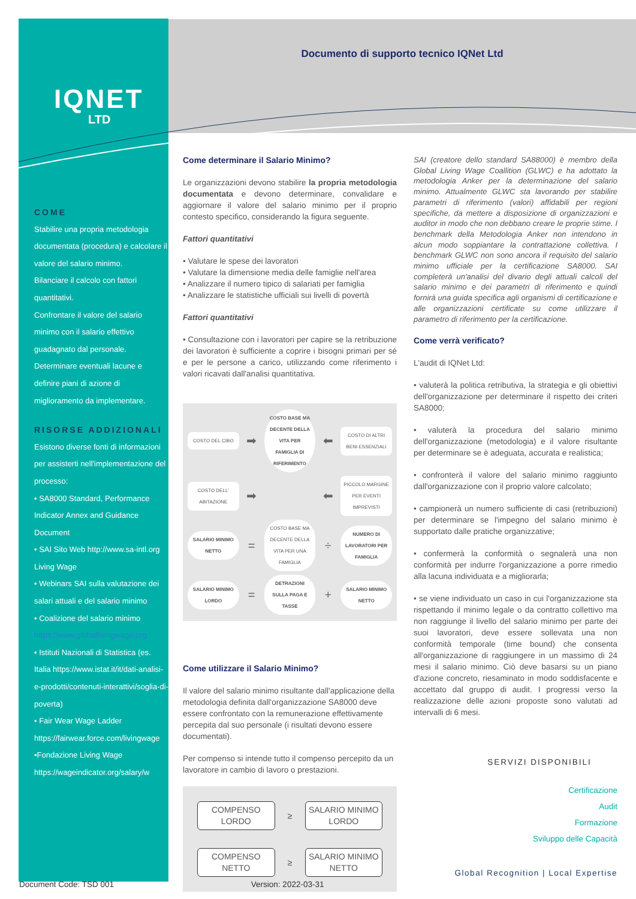IQNET
LTD
Documento di supporto tecnico IQNet Ltd
COME
Stabilire una propria metodologia documentata (procedura) e calcolare il valore del salario minimo.
Bilanciare il calcolo con fattori quantitativi.
Confrontare il valore del salario minimo con il salario effettivo guadagnato dal personale.
Determinare eventuali lacune e definire piani di azione di miglioramento da implementare.
RISORSE ADDIZIONALI
Esistono diverse fonti di informazioni per assisterti nell'implementazione del processo:
• SA8000 Standard, Performance Indicator Annex and Guidance Document
• SAI Sito Web http://www.sa-intl.org Living Wage
• Webinars SAI sulla valutazione dei salari attuali e del salario minimo
• Coalizione del salario minimo https://www.globallivingwage.org
• Istituti Nazionali di Statistica (es. Italia https://www.istat.it/it/dati-analisi-e-prodotti/contenuti-interattivi/soglia-di-poverta)
• Fair Wear Wage Ladder https://fairwear.force.com/livingwage
•Fondazione Living Wage https://wageindicator.org/salary/w
Come determinare il Salario Minimo?
Le organizzazioni devono stabilire la propria metodologia documentata e devono determinare, convalidare e aggiornare il valore del salario minimo per il proprio contesto specifico, considerando la figura seguente.
Fattori quantitativi
• Valutare le spese dei lavoratori
• Valutare la dimensione media delle famiglie nell'area
• Analizzare il numero tipico di salariati per famiglia
• Analizzare le statistiche ufficiali sui livelli di povertà
Fattori quantitativi
• Consultazione con i lavoratori per capire se la retribuzione dei lavoratori è sufficiente a coprire i bisogni primari per sé e per le persone a carico, utilizzando come riferimento i valori ricavati dall'analisi quantitativa.
COSTO DEL CIBO
➡
COSTO BASE MA DECENTE DELLA VITA PER FAMIGLIA DI RIFERIMENTO
⬅
COSTO DI ALTRI BENI ESSENZIALI
COSTO DELL' ABITAZIONE
➡
⬅
PICCOLO MARGINE PER EVENTI IMPREVISTI
SALARIO MINIMO NETTO
=
COSTO BASE MA DECENTE DELLA VITA PER UNA FAMIGLIA
÷
NUMERO DI LAVORATORI PER FAMIGLIA
SALARIO MINIMO LORDO
=
DETRAZIONI SULLA PAGA E TASSE
+
SALARIO MINIMO NETTO
Come utilizzare il Salario Minimo?
Il valore del salario minimo risultante dall'applicazione della metodologia definita dall'organizzazione SA8000 deve essere confrontato con la remunerazione effettivamente percepita dal suo personale (i risultati devono essere documentati).
Per compenso si intende tutto il compenso percepito da un lavoratore in cambio di lavoro o prestazioni.
COMPENSO
LORDO
≥
SALARIO MINIMO
LORDO
COMPENSO
NETTO
≥
SALARIO MINIMO
NETTO
SAI (creatore dello standard SA88000) è membro della Global Living Wage Coallition (GLWC) e ha adottato la metodologia Anker per la determinazione del salario minimo. Attualmente GLWC sta lavorando per stabilire parametri di riferimento (valori) affidabili per regioni specifiche, da mettere a disposizione di organizzazioni e auditor in modo che non debbano creare le proprie stime. I benchmark della Metodologia Anker non intendono in alcun modo soppiantare la contrattazione collettiva. I benchmark GLWC non sono ancora il requisito del salario minimo ufficiale per la certificazione SA8000. SAI completerà un'analisi del divario degli attuali calcoli del salario minimo e dei parametri di riferimento e quindi fornirà una guida specifica agli organismi di certificazione e alle organizzazioni certificate su come utilizzare il parametro di riferimento per la certificazione.
Come verrà verificato?
L'audit di IQNet Ltd:
• valuterà la politica retributiva, la strategia e gli obiettivi dell'organizzazione per determinare il rispetto dei criteri SA8000;
• valuterà la procedura del salario minimo dell'organizzazione (metodologia) e il valore risultante per determinare se è adeguata, accurata e realistica;
• confronterà il valore del salario minimo raggiunto dall'organizzazione con il proprio valore calcolato;
• campionerà un numero sufficiente di casi (retribuzioni) per determinare se l'impegno del salario minimo è supportato dalle pratiche organizzative;
• confermerà la conformità o segnalerà una non conformità per indurre l'organizzazione a porre rimedio alla lacuna individuata e a migliorarla;
• se viene individuato un caso in cui l'organizzazione sta rispettando il minimo legale o da contratto collettivo ma non raggiunge il livello del salario minimo per parte dei suoi lavoratori, deve essere sollevata una non conformità temporale (time bound) che consenta all'organizzazione di raggiungere in un massimo di 24 mesi il salario minimo. Ciò deve basarsi su un piano d'azione concreto, riesaminato in modo soddisfacente e accettato dal gruppo di audit. I progressi verso la realizzazione delle azioni proposte sono valutati ad intervalli di 6 mesi.
SERVIZI DISPONIBILI
Certificazione
Audit
Formazione
Sviluppo delle Capacità
Global Recognition | Local Expertise
Document Code: TSD 001 Version: 2022-03-31